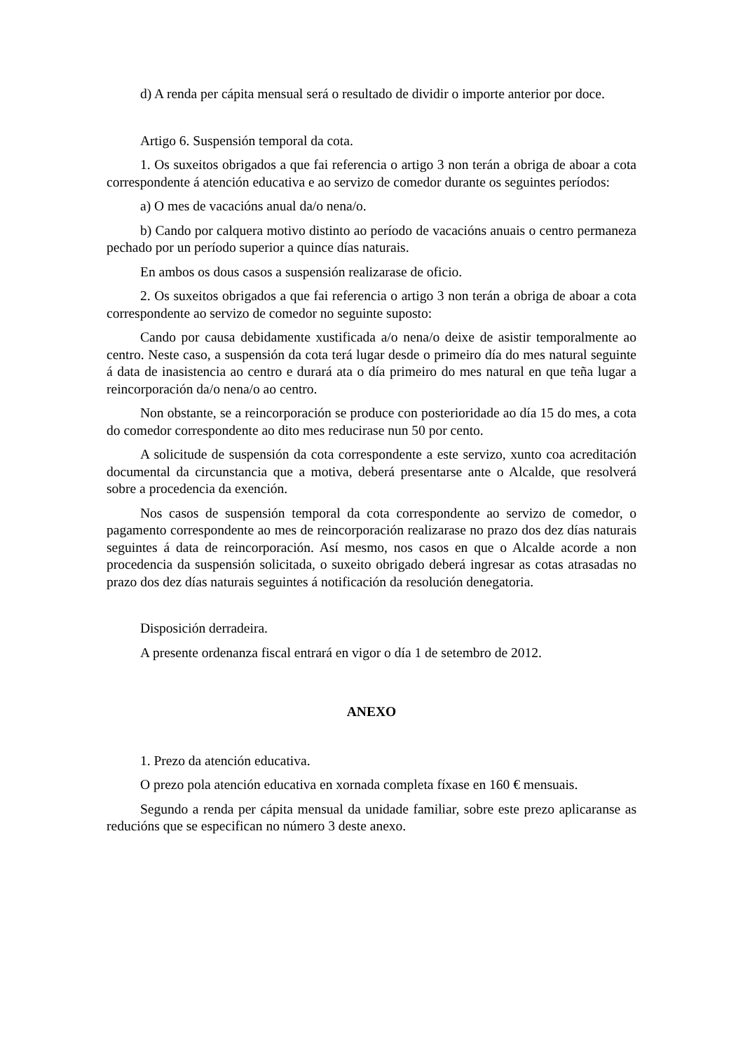d) A renda per cápita mensual será o resultado de dividir o importe anterior por doce.
Artigo 6. Suspensión temporal da cota.
1. Os suxeitos obrigados a que fai referencia o artigo 3 non terán a obriga de aboar a cota correspondente á atención educativa e ao servizo de comedor durante os seguintes períodos:
a) O mes de vacacións anual da/o nena/o.
b) Cando por calquera motivo distinto ao período de vacacións anuais o centro permaneza pechado por un período superior a quince días naturais.
En ambos os dous casos a suspensión realizarase de oficio.
2. Os suxeitos obrigados a que fai referencia o artigo 3 non terán a obriga de aboar a cota correspondente ao servizo de comedor no seguinte suposto:
Cando por causa debidamente xustificada a/o nena/o deixe de asistir temporalmente ao centro. Neste caso, a suspensión da cota terá lugar desde o primeiro día do mes natural seguinte á data de inasistencia ao centro e durará ata o día primeiro do mes natural en que teña lugar a reincorporación da/o nena/o ao centro.
Non obstante, se a reincorporación se produce con posterioridade ao día 15 do mes, a cota do comedor correspondente ao dito mes reducirase nun 50 por cento.
A solicitude de suspensión da cota correspondente a este servizo, xunto coa acreditación documental da circunstancia que a motiva, deberá presentarse ante o Alcalde, que resolverá sobre a procedencia da exención.
Nos casos de suspensión temporal da cota correspondente ao servizo de comedor, o pagamento correspondente ao mes de reincorporación realizarase no prazo dos dez días naturais seguintes á data de reincorporación. Así mesmo, nos casos en que o Alcalde acorde a non procedencia da suspensión solicitada, o suxeito obrigado deberá ingresar as cotas atrasadas no prazo dos dez días naturais seguintes á notificación da resolución denegatoria.
Disposición derradeira.
A presente ordenanza fiscal entrará en vigor o día 1 de setembro de 2012.
ANEXO
1. Prezo da atención educativa.
O prezo pola atención educativa en xornada completa fíxase en 160 € mensuais.
Segundo a renda per cápita mensual da unidade familiar, sobre este prezo aplicaranse as reducións que se especifican no número 3 deste anexo.